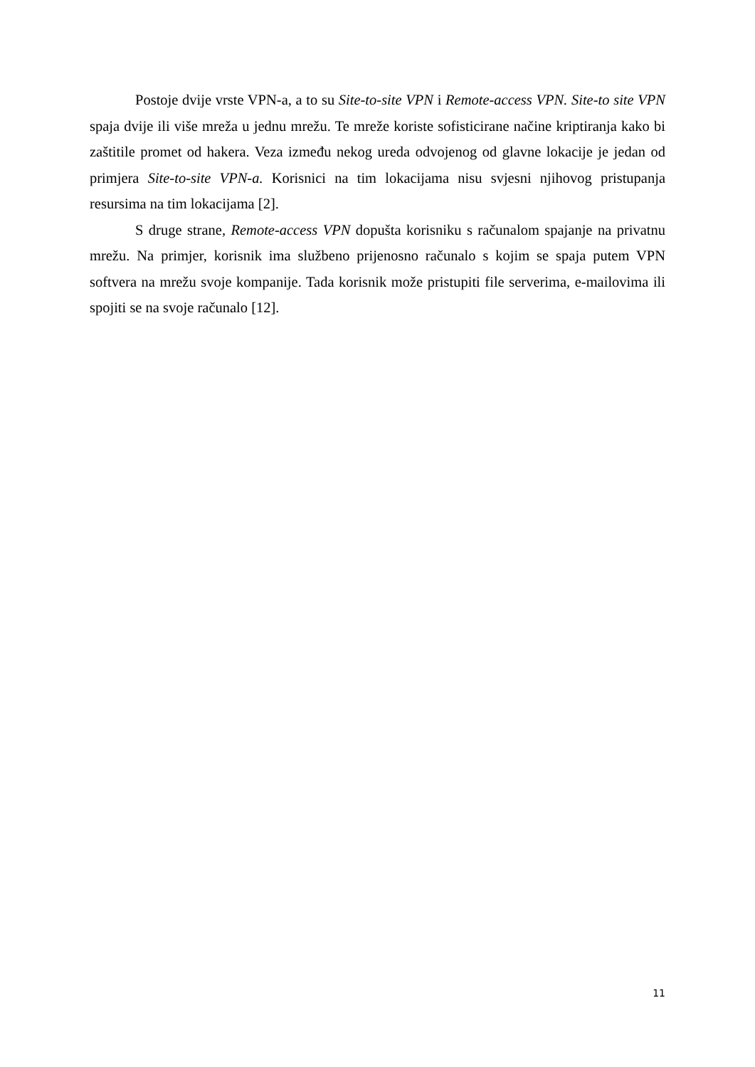Postoje dvije vrste VPN-a, a to su Site-to-site VPN i Remote-access VPN. Site-to site VPN spaja dvije ili više mreža u jednu mrežu. Te mreže koriste sofisticirane načine kriptiranja kako bi zaštitile promet od hakera. Veza između nekog ureda odvojenog od glavne lokacije je jedan od primjera Site-to-site VPN-a. Korisnici na tim lokacijama nisu svjesni njihovog pristupanja resursima na tim lokacijama [2].
S druge strane, Remote-access VPN dopušta korisniku s računalom spajanje na privatnu mrežu. Na primjer, korisnik ima službeno prijenosno računalo s kojim se spaja putem VPN softvera na mrežu svoje kompanije. Tada korisnik može pristupiti file serverima, e-mailovima ili spojiti se na svoje računalo [12].
11